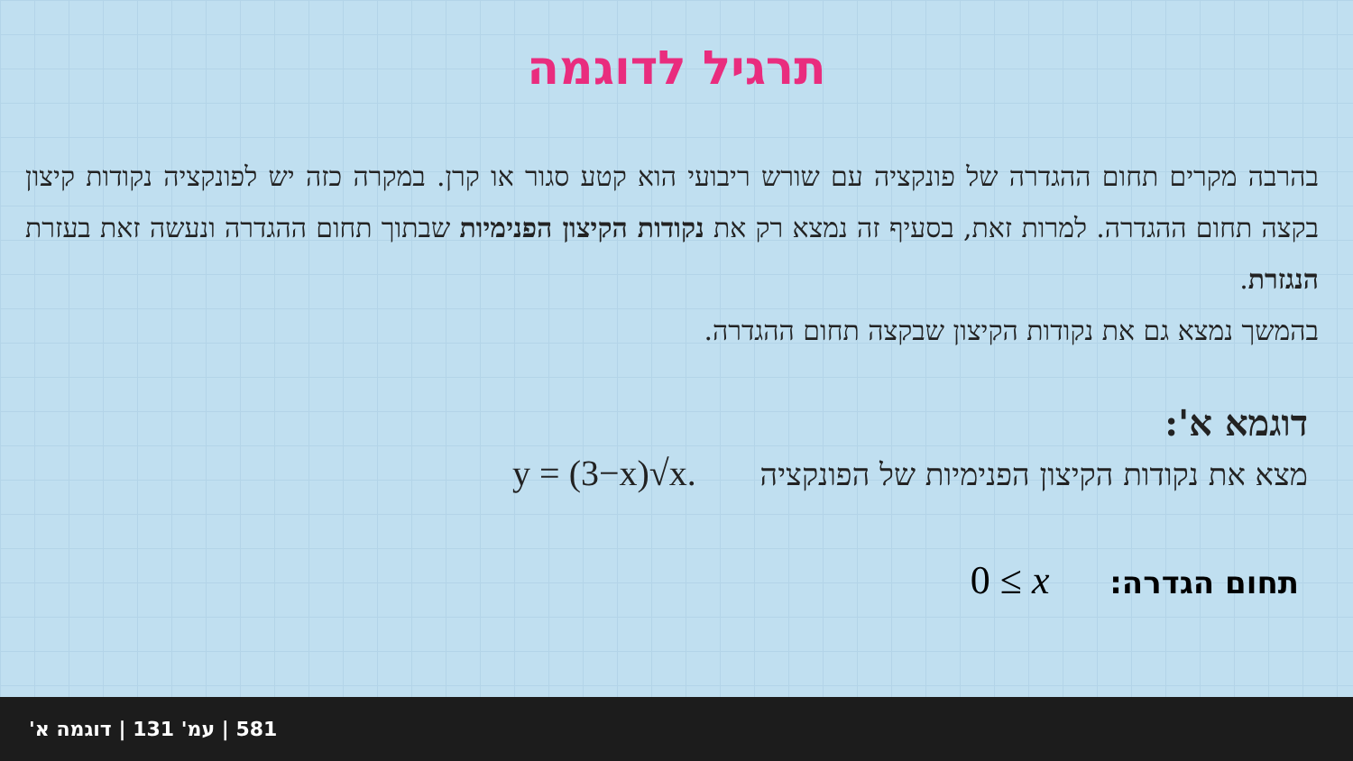תרגיל לדוגמה
בהרבה מקרים תחום ההגדרה של פונקציה עם שורש ריבועי הוא קטע סגור או קרן. במקרה כזה יש לפונקציה נקודות קיצון בקצה תחום ההגדרה. למרות זאת, בסעיף זה נמצא רק את נקודות הקיצון הפנימיות שבתוך תחום ההגדרה ונעשה זאת בעזרת הנגזרת.
בהמשך נמצא גם את נקודות הקיצון שבקצה תחום ההגדרה.
דוגמא א':
מצא את נקודות הקיצון הפנימיות של הפונקציה y = (3−x)√x.
תחום הגדרה: 0 ≤ x
581 | עמ' 131 | דוגמה א'